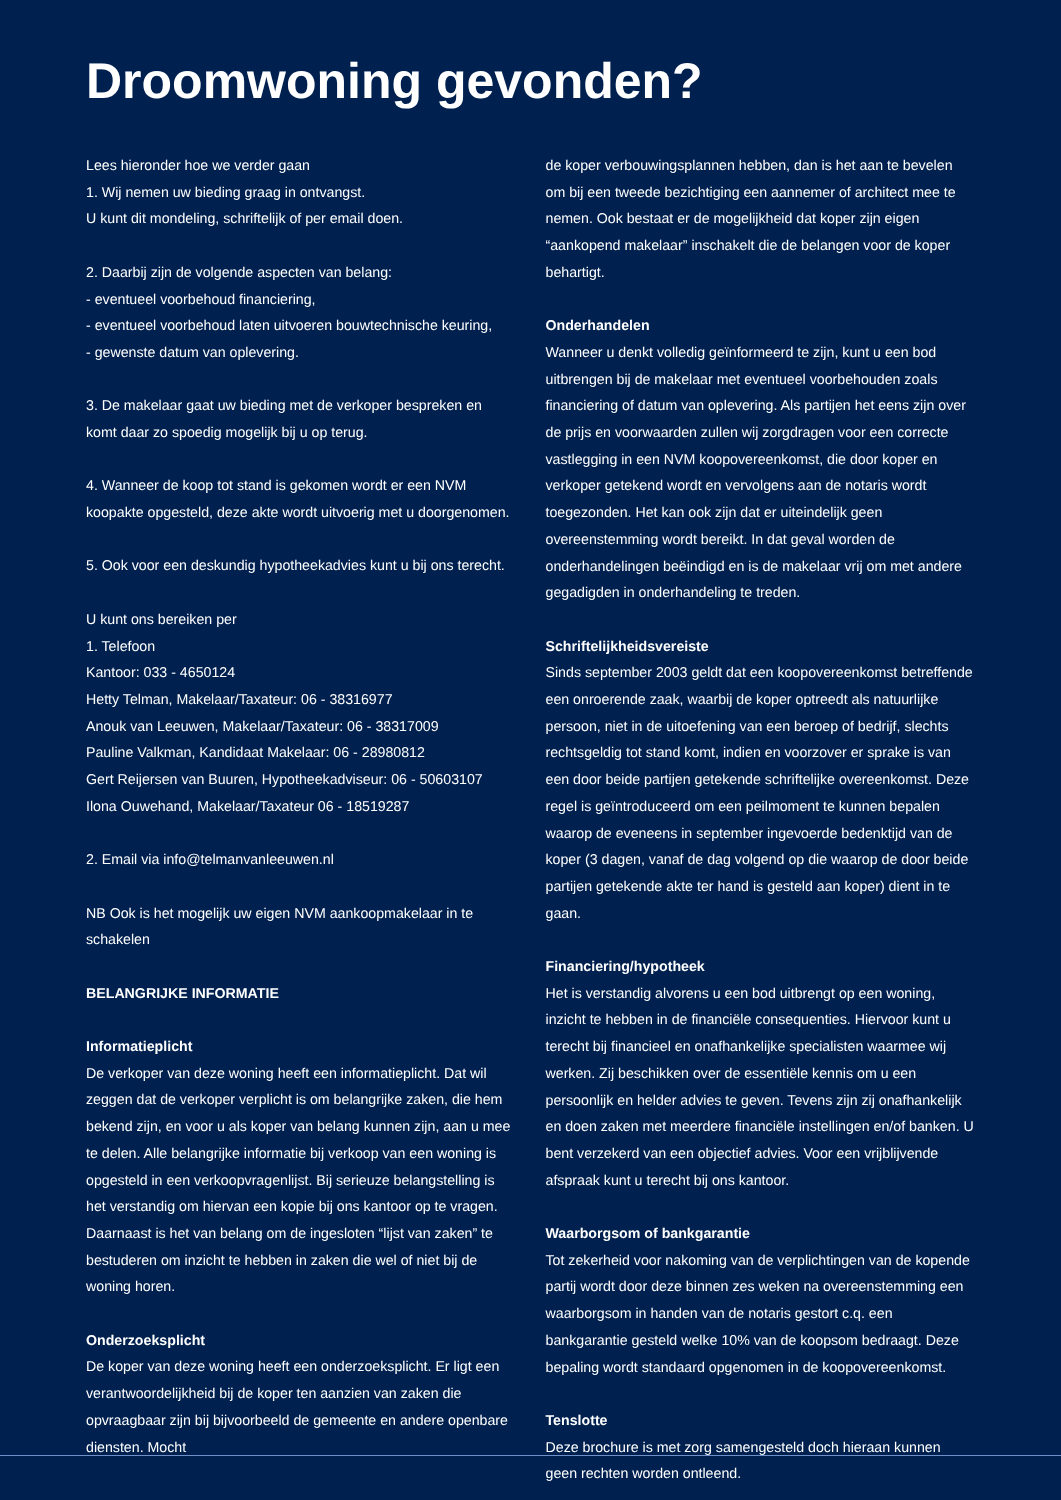Droomwoning gevonden?
Lees hieronder hoe we verder gaan
1. Wij nemen uw bieding graag in ontvangst.
U kunt dit mondeling, schriftelijk of per email doen.
2. Daarbij zijn de volgende aspecten van belang:
- eventueel voorbehoud financiering,
- eventueel voorbehoud laten uitvoeren bouwtechnische keuring,
- gewenste datum van oplevering.
3. De makelaar gaat uw bieding met de verkoper bespreken en komt daar zo spoedig mogelijk bij u op terug.
4. Wanneer de koop tot stand is gekomen wordt er een NVM koopakte opgesteld, deze akte wordt uitvoerig met u doorgenomen.
5. Ook voor een deskundig hypotheekadvies kunt u bij ons terecht.
U kunt ons bereiken per
1. Telefoon
Kantoor: 033 - 4650124
Hetty Telman, Makelaar/Taxateur: 06 - 38316977
Anouk van Leeuwen, Makelaar/Taxateur: 06 - 38317009
Pauline Valkman, Kandidaat Makelaar: 06 - 28980812
Gert Reijersen van Buuren, Hypotheekadviseur: 06 - 50603107
Ilona Ouwehand, Makelaar/Taxateur 06 - 18519287
2. Email via info@telmanvanleeuwen.nl
NB Ook is het mogelijk uw eigen NVM aankoopmakelaar in te schakelen
BELANGRIJKE INFORMATIE
Informatieplicht
De verkoper van deze woning heeft een informatieplicht. Dat wil zeggen dat de verkoper verplicht is om belangrijke zaken, die hem bekend zijn, en voor u als koper van belang kunnen zijn, aan u mee te delen. Alle belangrijke informatie bij verkoop van een woning is opgesteld in een verkoopvragenlijst. Bij serieuze belangstelling is het verstandig om hiervan een kopie bij ons kantoor op te vragen. Daarnaast is het van belang om de ingesloten “lijst van zaken” te bestuderen om inzicht te hebben in zaken die wel of niet bij de woning horen.
Onderzoeksplicht
De koper van deze woning heeft een onderzoeksplicht. Er ligt een verantwoordelijkheid bij de koper ten aanzien van zaken die opvraagbaar zijn bij bijvoorbeeld de gemeente en andere openbare diensten. Mocht
de koper verbouwingsplannen hebben, dan is het aan te bevelen om bij een tweede bezichtiging een aannemer of architect mee te nemen. Ook bestaat er de mogelijkheid dat koper zijn eigen “aankopend makelaar” inschakelt die de belangen voor de koper behartigt.
Onderhandelen
Wanneer u denkt volledig geïnformeerd te zijn, kunt u een bod uitbrengen bij de makelaar met eventueel voorbehouden zoals financiering of datum van oplevering. Als partijen het eens zijn over de prijs en voorwaarden zullen wij zorgdragen voor een correcte vastlegging in een NVM koopovereenkomst, die door koper en verkoper getekend wordt en vervolgens aan de notaris wordt toegezonden. Het kan ook zijn dat er uiteindelijk geen overeenstemming wordt bereikt. In dat geval worden de onderhandelingen beëindigd en is de makelaar vrij om met andere gegadigden in onderhandeling te treden.
Schriftelijkheidsvereiste
Sinds september 2003 geldt dat een koopovereenkomst betreffende een onroerende zaak, waarbij de koper optreedt als natuurlijke persoon, niet in de uitoefening van een beroep of bedrijf, slechts rechtsgeldig tot stand komt, indien en voorzover er sprake is van een door beide partijen getekende schriftelijke overeenkomst. Deze regel is geïntroduceerd om een peilmoment te kunnen bepalen waarop de eveneens in september ingevoerde bedenktijd van de koper (3 dagen, vanaf de dag volgend op die waarop de door beide partijen getekende akte ter hand is gesteld aan koper) dient in te gaan.
Financiering/hypotheek
Het is verstandig alvorens u een bod uitbrengt op een woning, inzicht te hebben in de financiële consequenties. Hiervoor kunt u terecht bij financieel en onafhankelijke specialisten waarmee wij werken. Zij beschikken over de essentiële kennis om u een persoonlijk en helder advies te geven. Tevens zijn zij onafhankelijk en doen zaken met meerdere financiële instellingen en/of banken. U bent verzekerd van een objectief advies. Voor een vrijblijvende afspraak kunt u terecht bij ons kantoor.
Waarborgsom of bankgarantie
Tot zekerheid voor nakoming van de verplichtingen van de kopende partij wordt door deze binnen zes weken na overeenstemming een waarborgsom in handen van de notaris gestort c.q. een bankgarantie gesteld welke 10% van de koopsom bedraagt. Deze bepaling wordt standaard opgenomen in de koopovereenkomst.
Tenslotte
Deze brochure is met zorg samengesteld doch hieraan kunnen geen rechten worden ontleend.